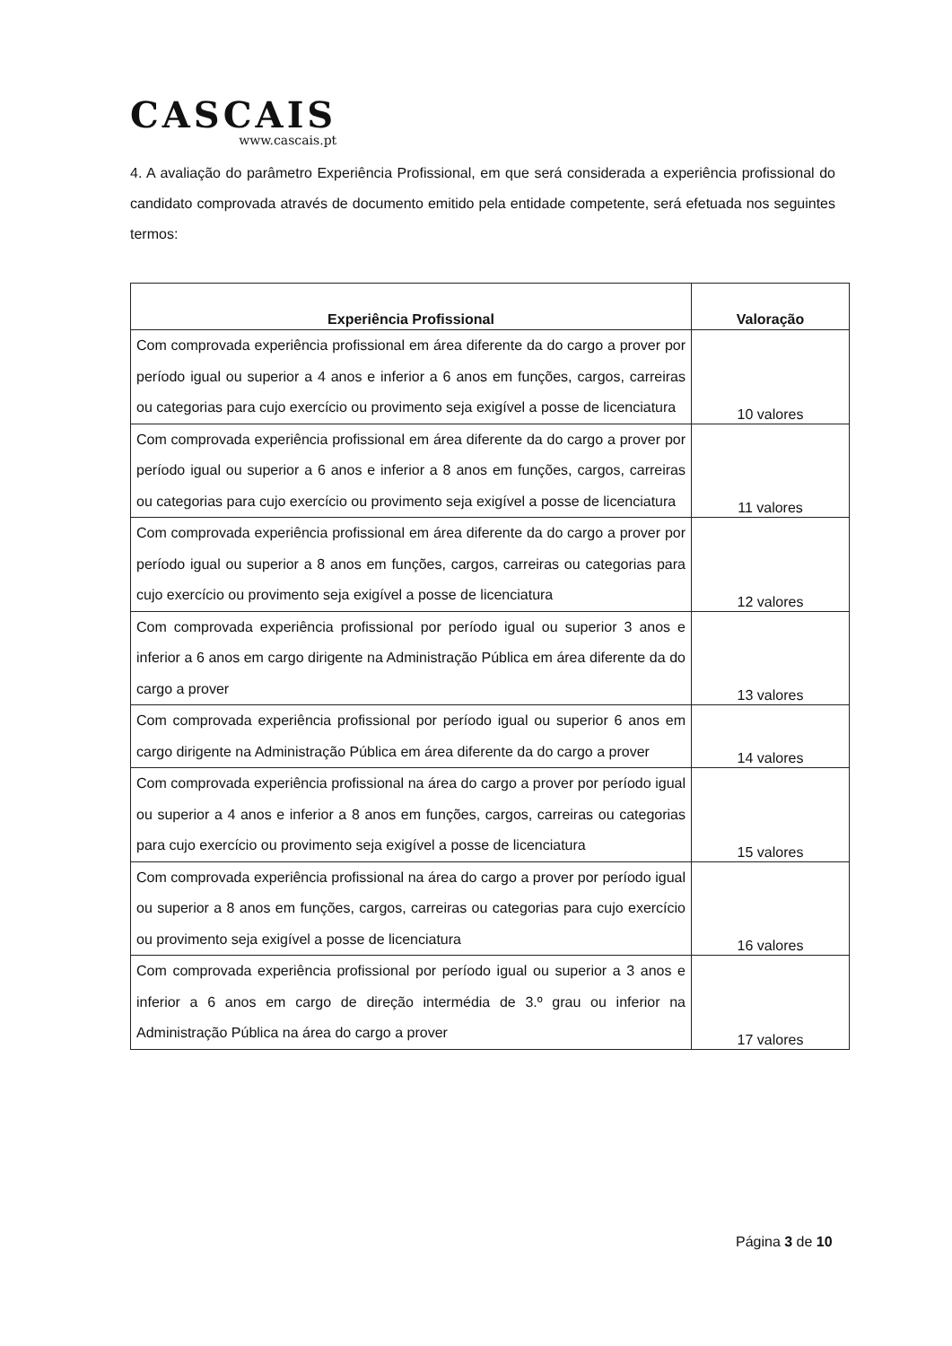CASCAIS
www.cascais.pt
4. A avaliação do parâmetro Experiência Profissional, em que será considerada a experiência profissional do candidato comprovada através de documento emitido pela entidade competente, será efetuada nos seguintes termos:
| Experiência Profissional | Valoração |
| --- | --- |
| Com comprovada experiência profissional em área diferente da do cargo a prover por período igual ou superior a 4 anos e inferior a 6 anos em funções, cargos, carreiras ou categorias para cujo exercício ou provimento seja exigível a posse de licenciatura | 10 valores |
| Com comprovada experiência profissional em área diferente da do cargo a prover por período igual ou superior a 6 anos e inferior a 8 anos em funções, cargos, carreiras ou categorias para cujo exercício ou provimento seja exigível a posse de licenciatura | 11 valores |
| Com comprovada experiência profissional em área diferente da do cargo a prover por período igual ou superior a 8 anos em funções, cargos, carreiras ou categorias para cujo exercício ou provimento seja exigível a posse de licenciatura | 12 valores |
| Com comprovada experiência profissional por período igual ou superior 3 anos e inferior a 6 anos em cargo dirigente na Administração Pública em área diferente da do cargo a prover | 13 valores |
| Com comprovada experiência profissional por período igual ou superior 6 anos em cargo dirigente na Administração Pública em área diferente da do cargo a prover | 14 valores |
| Com comprovada experiência profissional na área do cargo a prover por período igual ou superior a 4 anos e inferior a 8 anos em funções, cargos, carreiras ou categorias para cujo exercício ou provimento seja exigível a posse de licenciatura | 15 valores |
| Com comprovada experiência profissional na área do cargo a prover por período igual ou superior a 8 anos em funções, cargos, carreiras ou categorias para cujo exercício ou provimento seja exigível a posse de licenciatura | 16 valores |
| Com comprovada experiência profissional por período igual ou superior a 3 anos e inferior a 6 anos em cargo de direção intermédia de 3.º grau ou inferior na Administração Pública na área do cargo a prover | 17 valores |
Página 3 de 10